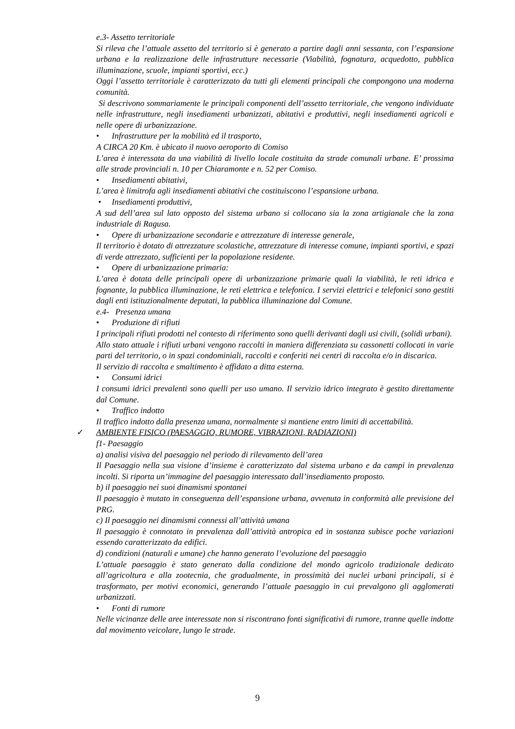e.3- Assetto territoriale
Si rileva che l’attuale assetto del territorio si è generato a partire dagli anni sessanta, con l’espansione urbana e la realizzazione delle infrastrutture necessarie (Viabilità, fognatura, acquedotto, pubblica illuminazione, scuole, impianti sportivi, ecc.)
Oggi l’assetto territoriale è caratterizzato da tutti gli elementi principali che compongono una moderna comunità.
Si descrivono sommariamente le principali componenti dell’assetto territoriale, che vengono individuate nelle infrastrutture, negli insediamenti urbanizzati, abitativi e produttivi, negli insediamenti agricoli e nelle opere di urbanizzazione.
• Infrastrutture per la mobilità ed il trasporto,
A CIRCA 20 Km. è ubicato il nuovo aeroporto di Comiso
L’area è interessata da una viabilità di livello locale costituita da strade comunali urbane. E’ prossima alle strade provinciali n. 10 per Chiaramonte e n. 52 per Comiso.
• Insediamenti abitativi,
L’area è limitrofa agli insediamenti abitativi che costituiscono l’espansione urbana.
• Insediamenti produttivi,
A sud dell’area sul lato opposto del sistema urbano si collocano sia la zona artigianale che la zona industriale di Ragusa.
• Opere di urbanizzazione secondarie e attrezzature di interesse generale,
Il territorio è dotato di attrezzature scolastiche, attrezzature di interesse comune, impianti sportivi, e spazi di verde attrezzato, sufficienti per la popolazione residente.
• Opere di urbanizzazione primaria:
L’area è dotata delle principali opere di urbanizzazione primarie quali la viabilità, le reti idrica e fognante, la pubblica illuminazione, le reti elettrica e telefonica. I servizi elettrici e telefonici sono gestiti dagli enti istituzionalmente deputati, la pubblica illuminazione dal Comune.
e.4- Presenza umana
• Produzione di rifiuti
I principali rifiuti prodotti nel contesto di riferimento sono quelli derivanti dagli usi civili, (solidi urbani).
Allo stato attuale i rifiuti urbani vengono raccolti in maniera differenziata su cassonetti collocati in varie parti del territorio, o in spazi condominiali, raccolti e conferiti nei centri di raccolta e/o in discarica.
Il servizio di raccolta e smaltimento è affidato a ditta esterna.
• Consumi idrici
I consumi idrici prevalenti sono quelli per uso umano. Il servizio idrico integrato è gestito direttamente dal Comune.
• Traffico indotto
Il traffico indotto dalla presenza umana, normalmente si mantiene entro limiti di accettabilità.
✓ AMBIENTE FISICO (PAESAGGIO, RUMORE, VIBRAZIONI, RADIAZIONI)
f1- Paesaggio
a) analisi visiva del paesaggio nel periodo di rilevamento dell’area
Il Paesaggio nella sua visione d’insieme è caratterizzato dal sistema urbano e da campi in prevalenza incolti. Si riporta un’immagine del paesaggio interessato dall’insediamento proposto.
b) il paesaggio nei suoi dinamismi spontanei
Il paesaggio è mutato in conseguenza dell’espansione urbana, avvenuta in conformità alle previsione del PRG.
c) Il paesaggio nei dinamismi connessi all’attività umana
Il paesaggio è connotato in prevalenza dall’attività antropica ed in sostanza subisce poche variazioni essendo caratterizzato da edifici.
d) condizioni (naturali e umane) che hanno generato l’evoluzione del paesaggio
L’attuale paesaggio è stato generato dalla condizione del mondo agricolo tradizionale dedicato all’agricoltura e alla zootecnia, che gradualmente, in prossimità dei nuclei urbani principali, si è trasformato, per motivi economici, generando l’attuale paesaggio in cui prevalgono gli agglomerati urbanizzati.
• Fonti di rumore
Nelle vicinanze delle aree interessate non si riscontrano fonti significativi di rumore, tranne quelle indotte dal movimento veicolare, lungo le strade.
9